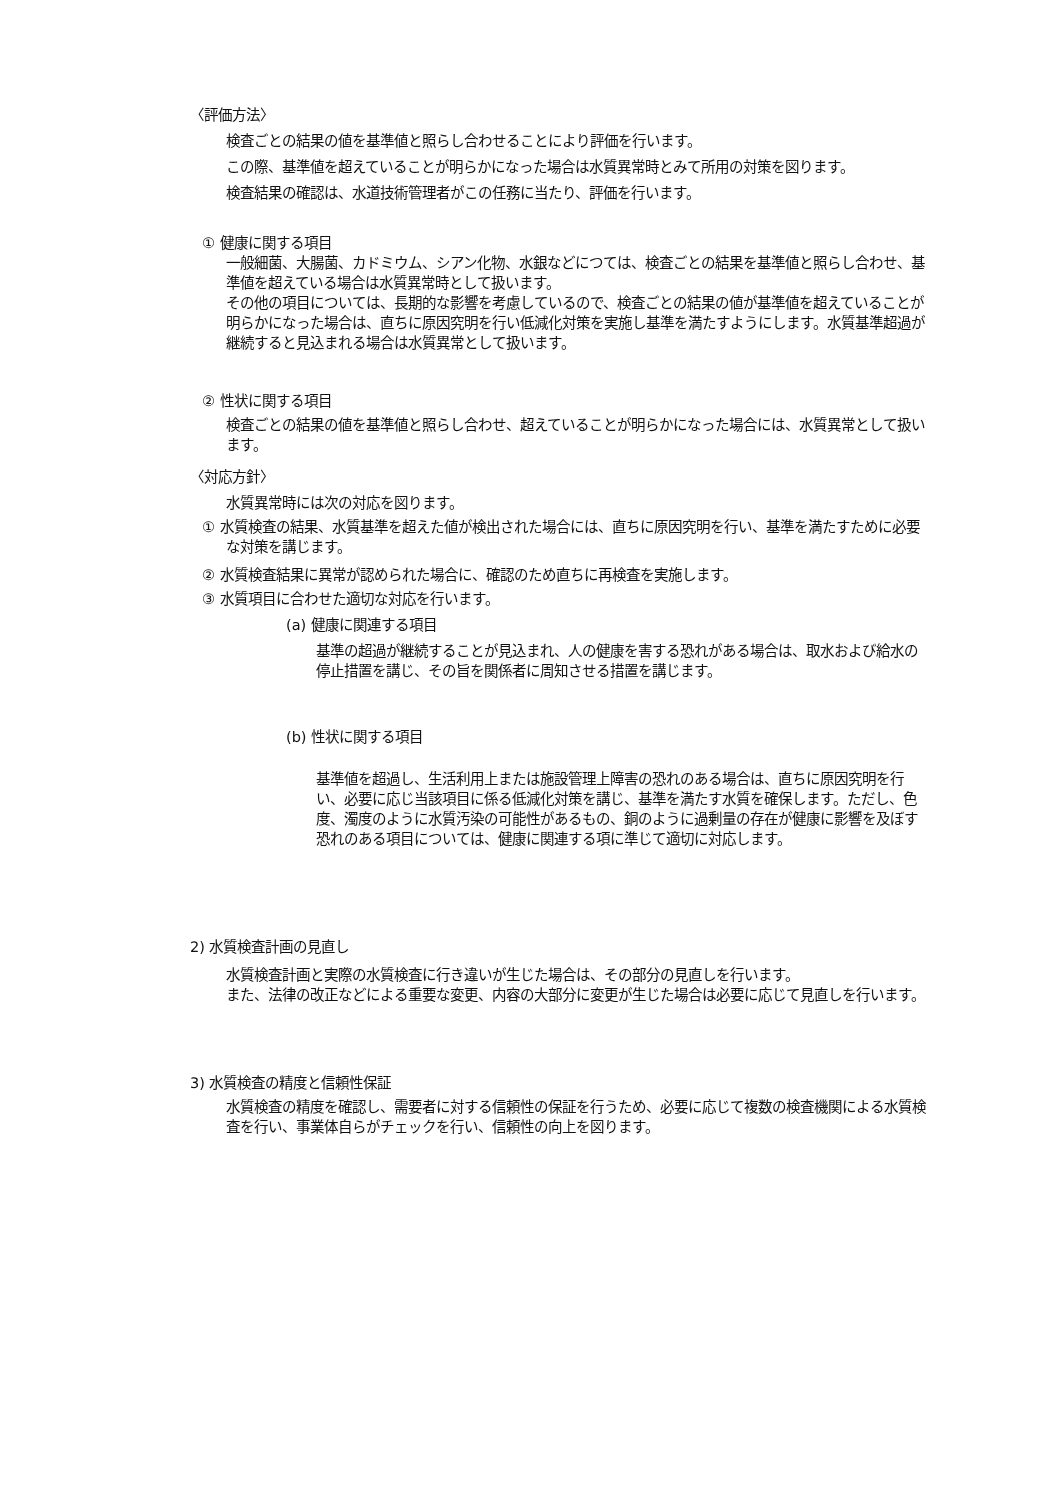〈評価方法〉
検査ごとの結果の値を基準値と照らし合わせることにより評価を行います。
この際、基準値を超えていることが明らかになった場合は水質異常時とみて所用の対策を図ります。
検査結果の確認は、水道技術管理者がこの任務に当たり、評価を行います。
① 健康に関する項目
一般細菌、大腸菌、カドミウム、シアン化物、水銀などにつては、検査ごとの結果を基準値と照らし合わせ、基準値を超えている場合は水質異常時として扱います。
その他の項目については、長期的な影響を考慮しているので、検査ごとの結果の値が基準値を超えていることが明らかになった場合は、直ちに原因究明を行い低減化対策を実施し基準を満たすようにします。水質基準超過が継続すると見込まれる場合は水質異常として扱います。
② 性状に関する項目
検査ごとの結果の値を基準値と照らし合わせ、超えていることが明らかになった場合には、水質異常として扱います。
〈対応方針〉
水質異常時には次の対応を図ります。
① 水質検査の結果、水質基準を超えた値が検出された場合には、直ちに原因究明を行い、基準を満たすために必要な対策を講じます。
② 水質検査結果に異常が認められた場合に、確認のため直ちに再検査を実施します。
③ 水質項目に合わせた適切な対応を行います。
(a) 健康に関連する項目
基準の超過が継続することが見込まれ、人の健康を害する恐れがある場合は、取水および給水の停止措置を講じ、その旨を関係者に周知させる措置を講じます。
(b) 性状に関する項目
基準値を超過し、生活利用上または施設管理上障害の恐れのある場合は、直ちに原因究明を行い、必要に応じ当該項目に係る低減化対策を講じ、基準を満たす水質を確保します。ただし、色度、濁度のように水質汚染の可能性があるもの、銅のように過剰量の存在が健康に影響を及ぼす恐れのある項目については、健康に関連する項に準じて適切に対応します。
2) 水質検査計画の見直し
水質検査計画と実際の水質検査に行き違いが生じた場合は、その部分の見直しを行います。
また、法律の改正などによる重要な変更、内容の大部分に変更が生じた場合は必要に応じて見直しを行います。
3) 水質検査の精度と信頼性保証
水質検査の精度を確認し、需要者に対する信頼性の保証を行うため、必要に応じて複数の検査機関による水質検査を行い、事業体自らがチェックを行い、信頼性の向上を図ります。